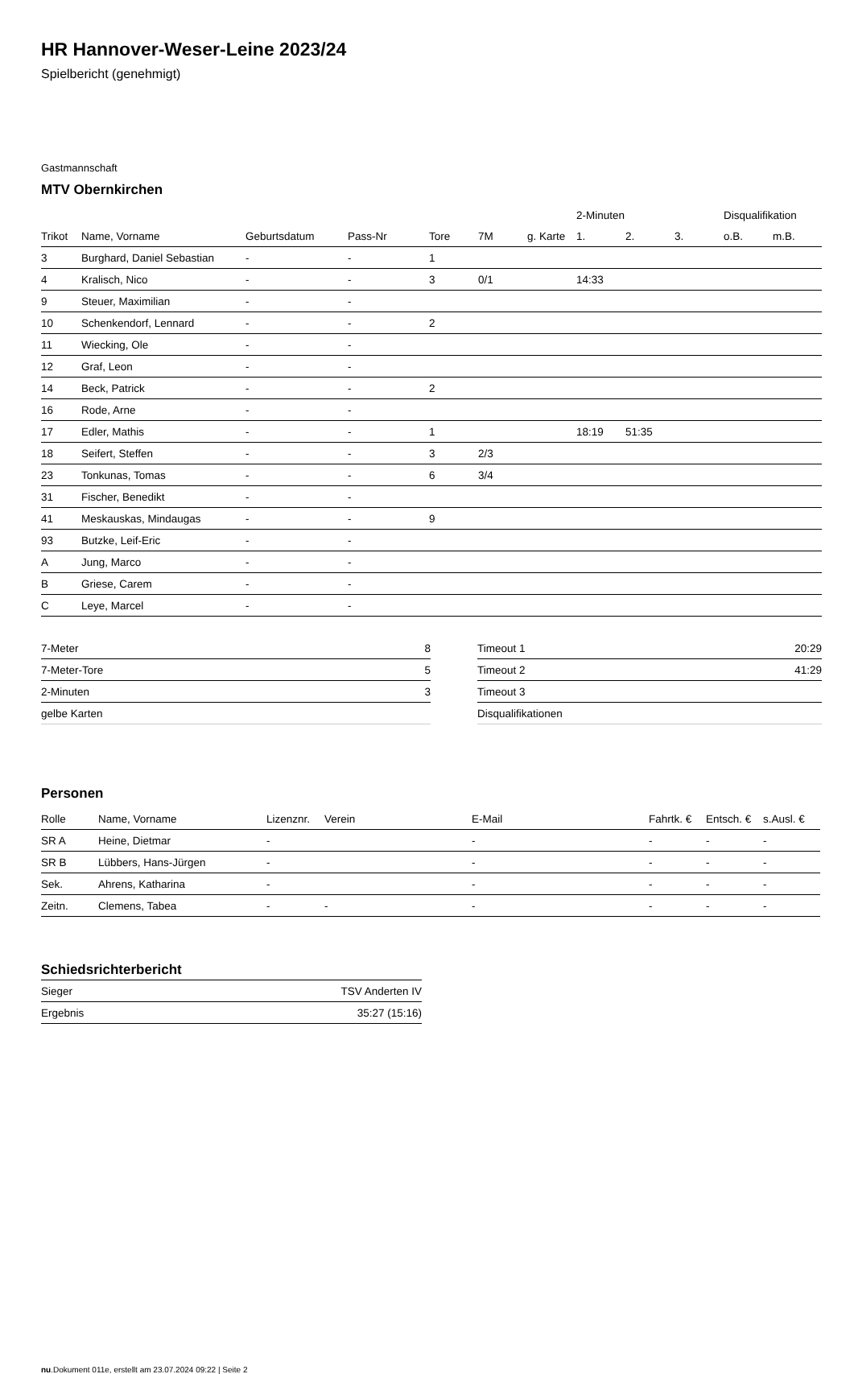HR Hannover-Weser-Leine 2023/24
Spielbericht (genehmigt)
Gastmannschaft
MTV Obernkirchen
| | | | | | | | 2-Minuten | | | Disqualifikation | |
| --- | --- | --- | --- | --- | --- | --- | --- | --- | --- | --- | --- |
| Trikot | Name, Vorname | Geburtsdatum | Pass-Nr | Tore | 7M | g. Karte | 1. | 2. | 3. | o.B. | m.B. |
| 3 | Burghard, Daniel Sebastian | - | - | 1 | | | | | | | |
| 4 | Kralisch, Nico | - | - | 3 | 0/1 | | 14:33 | | | | |
| 9 | Steuer, Maximilian | - | - | | | | | | | | |
| 10 | Schenkendorf, Lennard | - | - | 2 | | | | | | | |
| 11 | Wiecking, Ole | - | - | | | | | | | | |
| 12 | Graf, Leon | - | - | | | | | | | | |
| 14 | Beck, Patrick | - | - | 2 | | | | | | | |
| 16 | Rode, Arne | - | - | | | | | | | | |
| 17 | Edler, Mathis | - | - | 1 | | | 18:19 | 51:35 | | | |
| 18 | Seifert, Steffen | - | - | 3 | 2/3 | | | | | | |
| 23 | Tonkunas, Tomas | - | - | 6 | 3/4 | | | | | | |
| 31 | Fischer, Benedikt | - | - | | | | | | | | |
| 41 | Meskauskas, Mindaugas | - | - | 9 | | | | | | | |
| 93 | Butzke, Leif-Eric | - | - | | | | | | | | |
| A | Jung, Marco | - | - | | | | | | | | |
| B | Griese, Carem | - | - | | | | | | | | |
| C | Leye, Marcel | - | - | | | | | | | | |
| 7-Meter | 8 |
| 7-Meter-Tore | 5 |
| 2-Minuten | 3 |
| gelbe Karten | |
| Timeout 1 | 20:29 |
| Timeout 2 | 41:29 |
| Timeout 3 | |
| Disqualifikationen | |
Personen
| Rolle | Name, Vorname | Lizenznr. | Verein | E-Mail | Fahrtk. € | Entsch. € | s.Ausl. € |
| --- | --- | --- | --- | --- | --- | --- | --- |
| SR A | Heine, Dietmar | - | | - | - | - | - |
| SR B | Lübbers, Hans-Jürgen | - | | - | - | - | - |
| Sek. | Ahrens, Katharina | - | | - | - | - | - |
| Zeitn. | Clemens, Tabea | - | - | - | - | - | - |
Schiedsrichterbericht
| Sieger | TSV Anderten IV |
| Ergebnis | 35:27 (15:16) |
nu.Dokument 011e, erstellt am 23.07.2024 09:22 | Seite 2